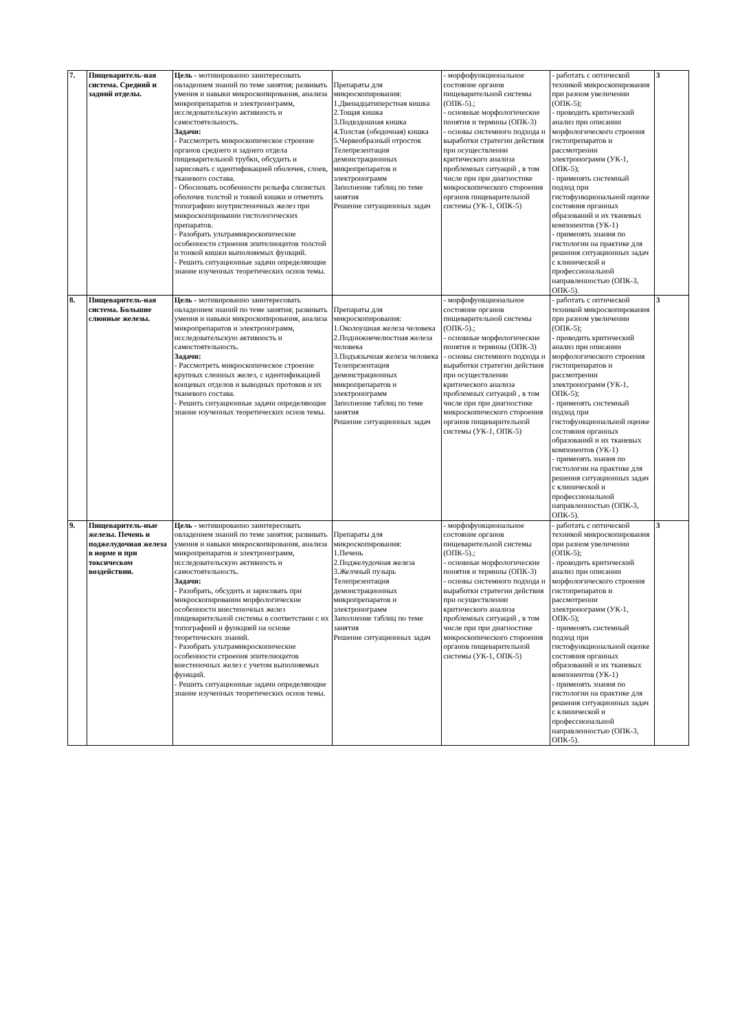| 7. | Пищеваритель-ная система. Средний и задний отделы. | Цель - мотивированно заинтересовать овладением знаний по теме занятия; развивать умения и навыки микроскопирования, анализа микропрепаратов и электронограмм, исследовательскую активность и самостоятельность. Задачи: - Рассмотреть микроскопическое строение органов среднего и заднего отдела пищеварительной трубки, обсудить и зарисовать с идентификацией оболочек, слоев, тканевого состава. - Обосновать особенности рельефа слизистых оболочек толстой и тонкой кишки и отметить топографию внутристеночных желез при микроскопировании гистологических препаратов. - Разобрать ультрамикроскопические особенности строения эпителиоцитов толстой и тонкой кишки выполняемых функций. - Решить ситуационные задачи определяющие знание изученных теоретических основ темы. | Препараты для микроскопирования: 1.Двенадцатиперстная кишка 2.Тощая кишка 3.Подвздошная кишка 4.Толстая (ободочная) кишка 5.Червеобразный отросток Телепрезентация демонстрационных микропрепаратов и электронограмм Заполнение таблиц по теме занятия Решение ситуационных задач | - морфофункциональное состояние органов пищеварительной системы (ОПК-5).; - основные морфологические понятия и термины (ОПК-3) - основы системного подхода и выработки стратегии действия при осуществлении критического анализа проблемных ситуаций , в том числе при при диагностике микроскопического стороения органов пищеварительной системы (УК-1, ОПК-5) | - работать с оптической техникой микроскопирования при разном увеличении (ОПК-5); - проводить критический анализ при описании морфологического строения гистопрепаратов и рассмотрении электронограмм (УК-1, ОПК-5); - применять системный подход при гистофункциональной оценке состояния органных образований и их тканевых компонентов (УК-1) - применять знания по гистологии на практике для решения ситуационных задач с клинической и профессиональной направленностью (ОПК-3, ОПК-5). | 3 |
| 8. | Пищеваритель-ная система. Большие слюнные железы. | Цель - мотивированно заинтересовать овладением знаний по теме занятия; развивать умения и навыки микроскопирования, анализа микропрепаратов и электронограмм, исследовательскую активность и самостоятельность. Задачи: - Рассмотреть микроскопическое строение крупных слюнных желез, с идентификацией концевых отделов и выводных протоков и их тканевого состава. - Решить ситуационные задачи определяющие знание изученных теоретических основ темы. | Препараты для микроскопирования: 1.Околоушная железа человека 2.Поднижнечелюстная железа человека 3.Подъязычная железа человека Телепрезентация демонстрационных микропрепаратов и электронограмм Заполнение таблиц по теме занятия Решение ситуационных задач | - морфофункциональное состояние органов пищеварительной системы (ОПК-5).; - основные морфологические понятия и термины (ОПК-3) - основы системного подхода и выработки стратегии действия при осуществлении критического анализа проблемных ситуаций , в том числе при при диагностике микроскопического стороения органов пищеварительной системы (УК-1, ОПК-5) | - работать с оптической техникой микроскопирования при разном увеличении (ОПК-5); - проводить критический анализ при описании морфологического строения гистопрепаратов и рассмотрении электронограмм (УК-1, ОПК-5); - применять системный подход при гистофункциональной оценке состояния органных образований и их тканевых компонентов (УК-1) - применять знания по гистологии на практике для решения ситуационных задач с клинической и профессиональной направленностью (ОПК-3, ОПК-5). | 3 |
| 9. | Пищеваритель-ные железы. Печень и поджелудочная железа в норме и при токсическом воздействии. | Цель - мотивированно заинтересовать овладением знаний по теме занятия; развивать умения и навыки микроскопирования, анализа микропрепаратов и электронограмм, исследовательскую активность и самостоятельность. Задачи: - Разобрать, обсудить и зарисовать при микроскопировании морфологические особенности внестеночных желез пищеварительной системы в соответствии с их топографией и функцией на основе теоретических знаний. - Разобрать ультрамикроскопические особенности строения эпителиоцитов внестеночных желез с учетом выполняемых функций. - Решить ситуационные задачи определяющие знание изученных теоретических основ темы. | Препараты для микроскопирования: 1.Печень 2.Поджелудочная железа 3.Желчный пузырь Телепрезентация демонстрационных микропрепаратов и электронограмм Заполнение таблиц по теме занятия Решение ситуационных задач | - морфофункциональное состояние органов пищеварительной системы (ОПК-5).; - основные морфологические понятия и термины (ОПК-3) - основы системного подхода и выработки стратегии действия при осуществлении критического анализа проблемных ситуаций , в том числе при при диагностике микроскопического стороения органов пищеварительной системы (УК-1, ОПК-5) | - работать с оптической техникой микроскопирования при разном увеличении (ОПК-5); - проводить критический анализ при описании морфологического строения гистопрепаратов и рассмотрении электронограмм (УК-1, ОПК-5); - применять системный подход при гистофункциональной оценке состояния органных образований и их тканевых компонентов (УК-1) - применять знания по гистологии на практике для решения ситуационных задач с клинической и профессиональной направленностью (ОПК-3, ОПК-5). | 3 |